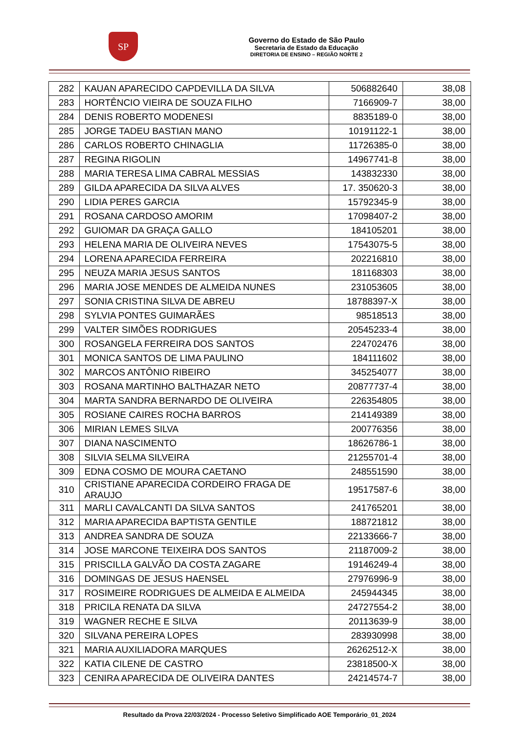SP
Governo do Estado de São Paulo
Secretaria de Estado da Educação
DIRETORIA DE ENSINO – REGIÃO NORTE 2
| 282 | KAUAN APARECIDO CAPDEVILLA DA SILVA | 506882640 | 38,08 |
| 283 | HORTÊNCIO VIEIRA DE SOUZA FILHO | 7166909-7 | 38,00 |
| 284 | DENIS ROBERTO MODENESI | 8835189-0 | 38,00 |
| 285 | JORGE TADEU BASTIAN MANO | 10191122-1 | 38,00 |
| 286 | CARLOS ROBERTO CHINAGLIA | 11726385-0 | 38,00 |
| 287 | REGINA RIGOLIN | 14967741-8 | 38,00 |
| 288 | MARIA TERESA LIMA CABRAL MESSIAS | 143832330 | 38,00 |
| 289 | GILDA APARECIDA DA SILVA ALVES | 17. 350620-3 | 38,00 |
| 290 | LIDIA PERES GARCIA | 15792345-9 | 38,00 |
| 291 | ROSANA CARDOSO AMORIM | 17098407-2 | 38,00 |
| 292 | GUIOMAR DA GRAÇA GALLO | 184105201 | 38,00 |
| 293 | HELENA MARIA DE OLIVEIRA NEVES | 17543075-5 | 38,00 |
| 294 | LORENA APARECIDA FERREIRA | 202216810 | 38,00 |
| 295 | NEUZA MARIA JESUS SANTOS | 181168303 | 38,00 |
| 296 | MARIA JOSE MENDES DE ALMEIDA NUNES | 231053605 | 38,00 |
| 297 | SONIA CRISTINA SILVA DE ABREU | 18788397-X | 38,00 |
| 298 | SYLVIA PONTES GUIMARÃES | 98518513 | 38,00 |
| 299 | VALTER SIMÕES RODRIGUES | 20545233-4 | 38,00 |
| 300 | ROSANGELA FERREIRA DOS SANTOS | 224702476 | 38,00 |
| 301 | MONICA SANTOS DE LIMA PAULINO | 184111602 | 38,00 |
| 302 | MARCOS ANTÔNIO RIBEIRO | 345254077 | 38,00 |
| 303 | ROSANA MARTINHO BALTHAZAR NETO | 20877737-4 | 38,00 |
| 304 | MARTA SANDRA BERNARDO DE OLIVEIRA | 226354805 | 38,00 |
| 305 | ROSIANE CAIRES ROCHA BARROS | 214149389 | 38,00 |
| 306 | MIRIAN LEMES SILVA | 200776356 | 38,00 |
| 307 | DIANA NASCIMENTO | 18626786-1 | 38,00 |
| 308 | SILVIA SELMA SILVEIRA | 21255701-4 | 38,00 |
| 309 | EDNA COSMO DE MOURA CAETANO | 248551590 | 38,00 |
| 310 | CRISTIANE APARECIDA CORDEIRO FRAGA DE ARAUJO | 19517587-6 | 38,00 |
| 311 | MARLI CAVALCANTI DA SILVA SANTOS | 241765201 | 38,00 |
| 312 | MARIA APARECIDA BAPTISTA GENTILE | 188721812 | 38,00 |
| 313 | ANDREA SANDRA DE SOUZA | 22133666-7 | 38,00 |
| 314 | JOSE MARCONE TEIXEIRA DOS SANTOS | 21187009-2 | 38,00 |
| 315 | PRISCILLA GALVÃO DA COSTA ZAGARE | 19146249-4 | 38,00 |
| 316 | DOMINGAS DE JESUS HAENSEL | 27976996-9 | 38,00 |
| 317 | ROSIMEIRE RODRIGUES DE ALMEIDA E ALMEIDA | 245944345 | 38,00 |
| 318 | PRICILA RENATA DA SILVA | 24727554-2 | 38,00 |
| 319 | WAGNER RECHE E SILVA | 20113639-9 | 38,00 |
| 320 | SILVANA PEREIRA LOPES | 283930998 | 38,00 |
| 321 | MARIA AUXILIADORA MARQUES | 26262512-X | 38,00 |
| 322 | KATIA CILENE DE CASTRO | 23818500-X | 38,00 |
| 323 | CENIRA APARECIDA DE OLIVEIRA DANTES | 24214574-7 | 38,00 |
Resultado da Prova 22/03/2024 - Processo Seletivo Simplificado AOE Temporário_01_2024